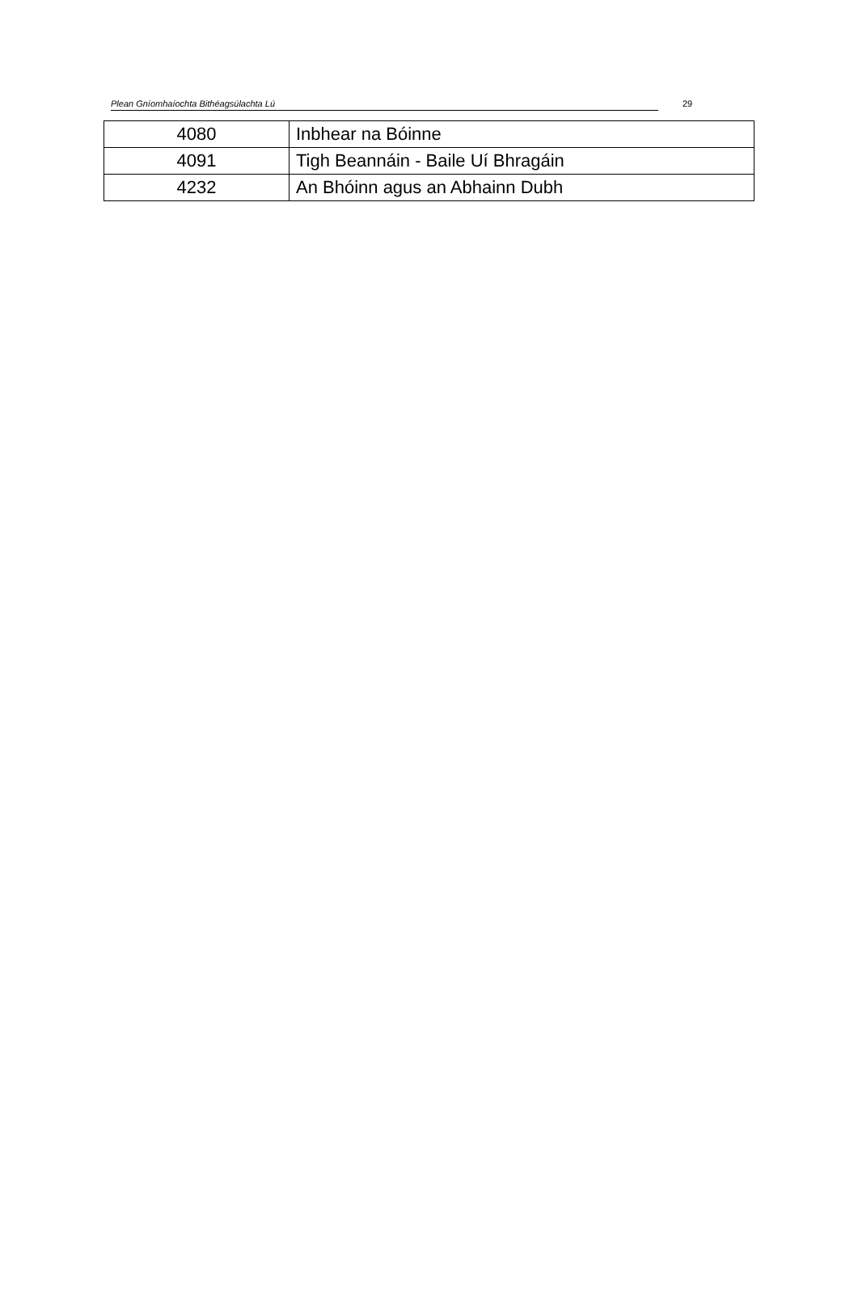Plean Gníomhaíochta Bithéagsúlachta Lú 29
| 4080 | Inbhear na Bóinne |
| 4091 | Tigh Beannáin - Baile Uí Bhragáin |
| 4232 | An Bhóinn agus an Abhainn Dubh |